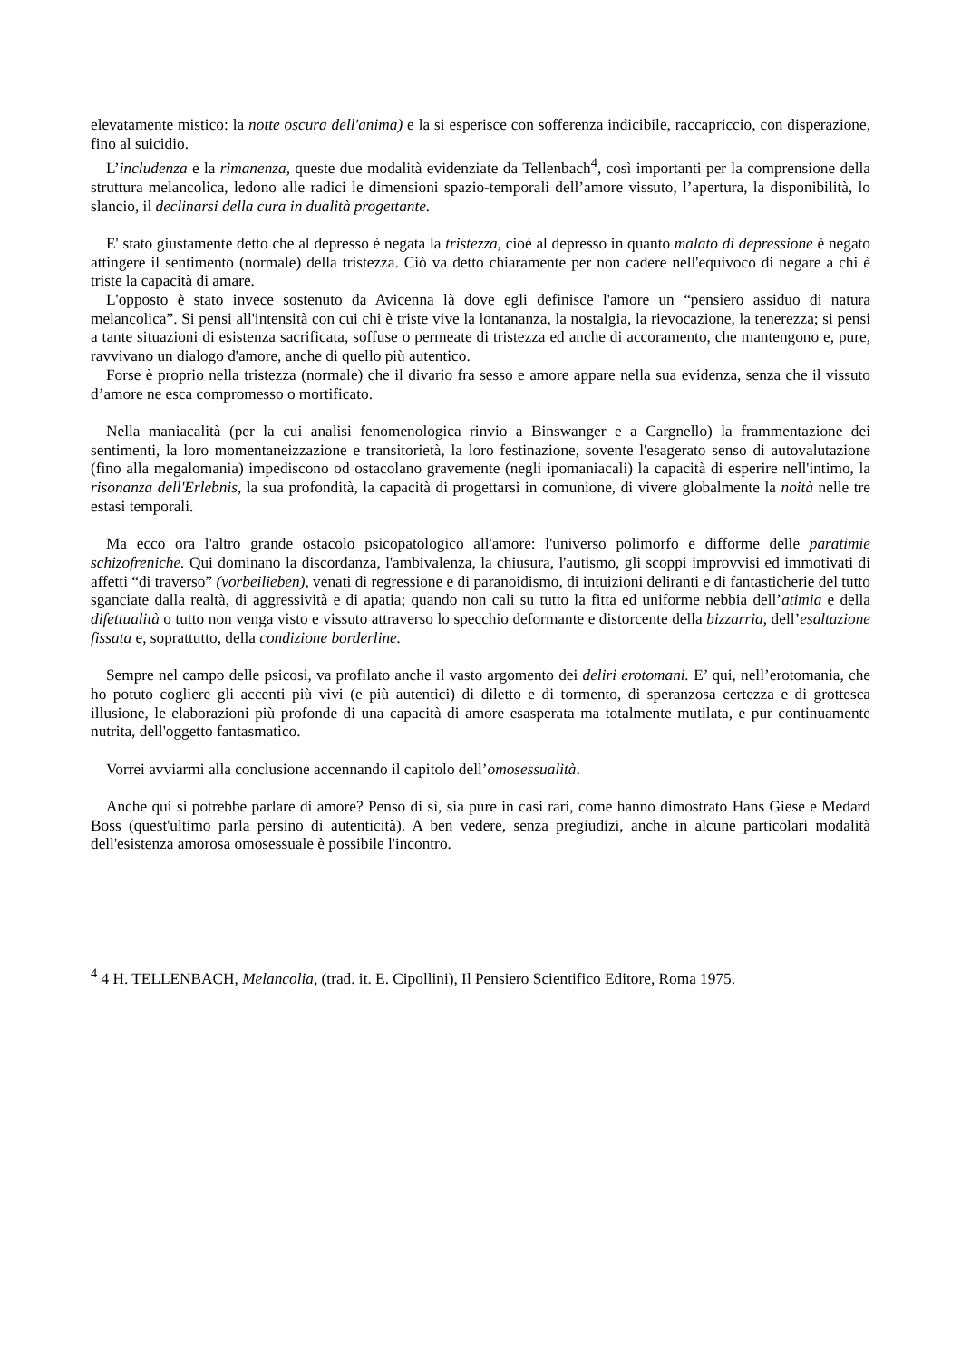elevatamente mistico: la notte oscura dell'anima) e la si esperisce con sofferenza indicibile, raccapriccio, con disperazione, fino al suicidio.
L’includenza e la rimanenza, queste due modalità evidenziate da Tellenbach<sup>4</sup>, così importanti per la comprensione della struttura melancolica, ledono alle radici le dimensioni spazio-temporali dell’amore vissuto, l’apertura, la disponibilità, lo slancio, il declinarsi della cura in dualità progettante.
E' stato giustamente detto che al depresso è negata la tristezza, cioè al depresso in quanto malato di depressione è negato attingere il sentimento (normale) della tristezza. Ciò va detto chiaramente per non cadere nell'equivoco di negare a chi è triste la capacità di amare.
L'opposto è stato invece sostenuto da Avicenna là dove egli definisce l'amore un “pensiero assiduo di natura melancolica”. Si pensi all'intensità con cui chi è triste vive la lontananza, la nostalgia, la rievocazione, la tenerezza; si pensi a tante situazioni di esistenza sacrificata, soffuse o permeate di tristezza ed anche di accoramento, che mantengono e, pure, ravvivano un dialogo d'amore, anche di quello più autentico.
Forse è proprio nella tristezza (normale) che il divario fra sesso e amore appare nella sua evidenza, senza che il vissuto d’amore ne esca compromesso o mortificato.
Nella maniacalità (per la cui analisi fenomenologica rinvio a Binswanger e a Cargnello) la frammentazione dei sentimenti, la loro momentaneizzazione e transitorietà, la loro festinazione, sovente l'esagerato senso di autovalutazione (fino alla megalomania) impediscono od ostacolano gravemente (negli ipomaniacali) la capacità di esperire nell'intimo, la risonanza dell'Erlebnis, la sua profondità, la capacità di progettarsi in comunione, di vivere globalmente la noità nelle tre estasi temporali.
Ma ecco ora l'altro grande ostacolo psicopatologico all'amore: l'universo polimorfo e difforme delle paratimie schizofreniche. Qui dominano la discordanza, l'ambivalenza, la chiusura, l'autismo, gli scoppi improvvisi ed immotivati di affetti “di traverso” (vorbeilieben), venati di regressione e di paranoidismo, di intuizioni deliranti e di fantasticherie del tutto sganciate dalla realtà, di aggressività e di apatia; quando non cali su tutto la fitta ed uniforme nebbia dell’atimia e della difettualità o tutto non venga visto e vissuto attraverso lo specchio deformante e distorcente della bizzarria, dell’esaltazione fissata e, soprattutto, della condizione borderline.
Sempre nel campo delle psicosi, va profilato anche il vasto argomento dei deliri erotomani. E’ qui, nell’erotomania, che ho potuto cogliere gli accenti più vivi (e più autentici) di diletto e di tormento, di speranzosa certezza e di grottesca illusione, le elaborazioni più profonde di una capacità di amore esasperata ma totalmente mutilata, e pur continuamente nutrita, dell'oggetto fantasmatico.
Vorrei avviarmi alla conclusione accennando il capitolo dell’omosessualità.
Anche qui si potrebbe parlare di amore? Penso di sì, sia pure in casi rari, come hanno dimostrato Hans Giese e Medard Boss (quest'ultimo parla persino di autenticità). A ben vedere, senza pregiudizi, anche in alcune particolari modalità dell'esistenza amorosa omosessuale è possibile l'incontro.
<sup>4</sup> 4 H. TELLENBACH, Melancolia, (trad. it. E. Cipollini), Il Pensiero Scientifico Editore, Roma 1975.